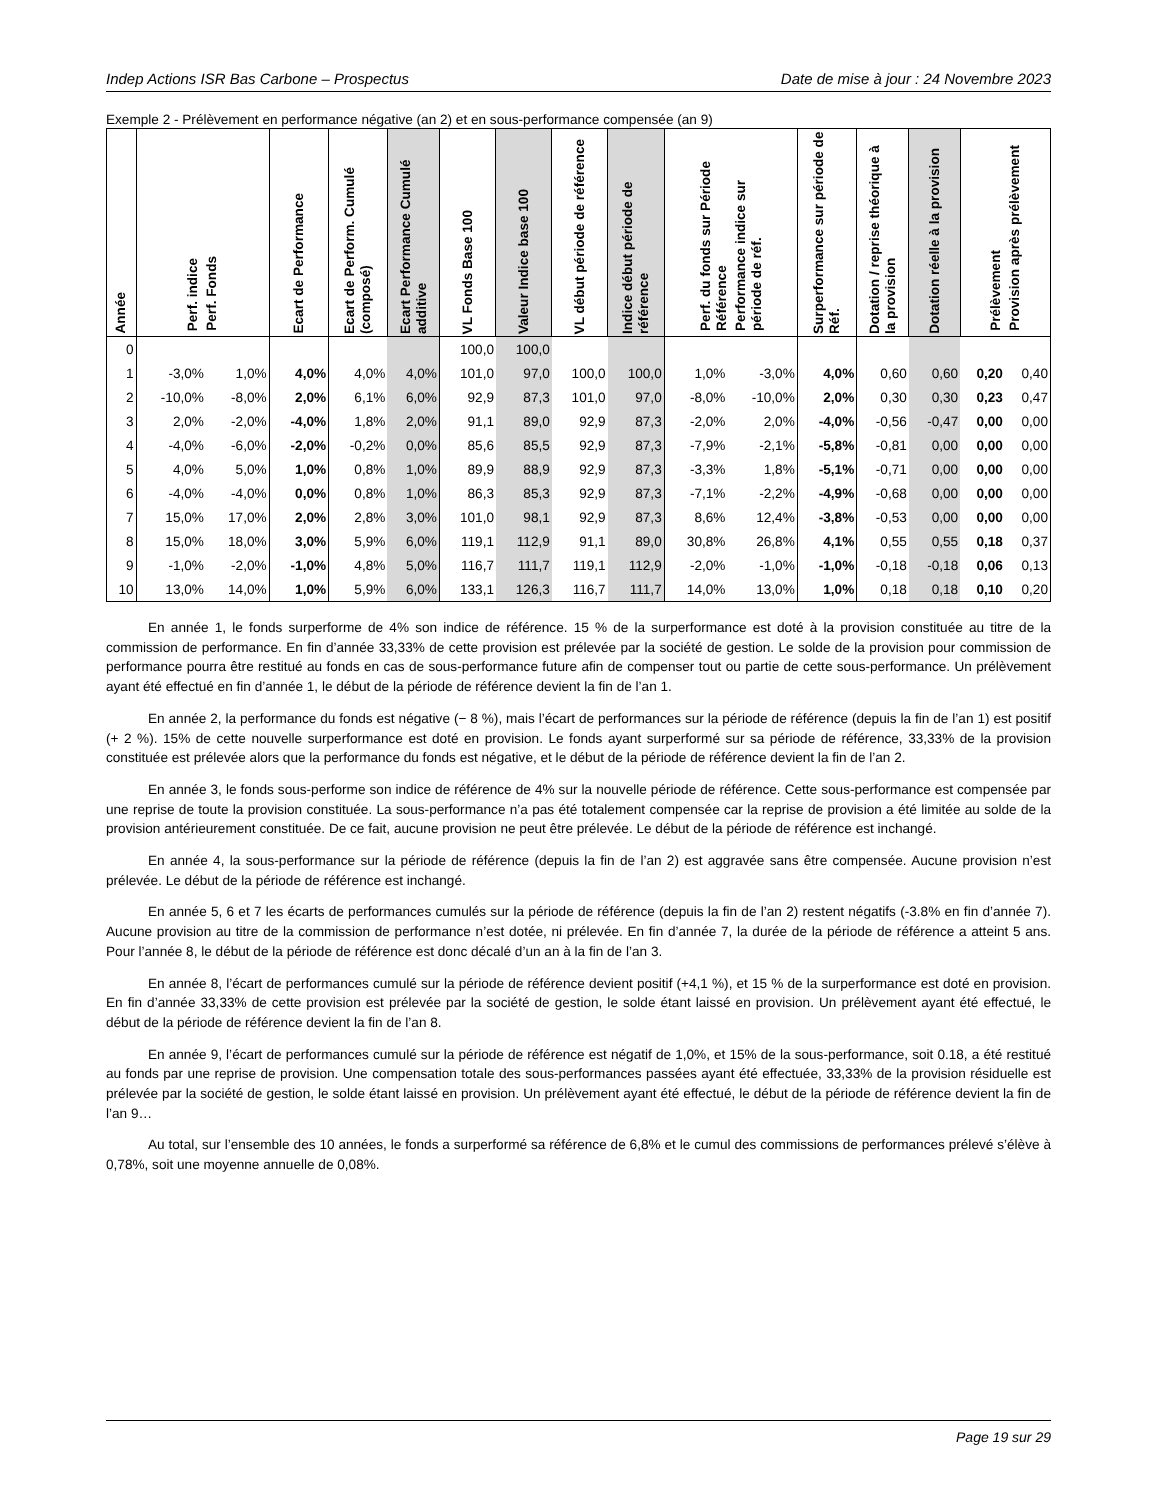Indep Actions ISR Bas Carbone – Prospectus Date de mise à jour : 24 Novembre 2023
Exemple 2 - Prélèvement en performance négative (an 2) et en sous-performance compensée (an 9)
| Année | Perf. indice Perf. Fonds | | Ecart de Performance | Ecart de Perform. Cumulé (composé) | Ecart Performance Cumulé additive | VL Fonds Base 100 | Valeur Indice base 100 | VL début période de référence | Indice début période de référence | Perf. du fonds sur Période Référence Performance indice sur période de réf. | | Surperformance sur période de Réf. | Dotation / reprise théorique à la provision | Dotation réelle à la provision | Prélèvement Provision après prélèvement | |
| --- | --- | --- | --- | --- | --- | --- | --- | --- | --- | --- | --- | --- | --- | --- | --- | --- |
| 0 | | | | | | 100,0 | 100,0 | | | | | | | | | |
| 1 | -3,0% | 1,0% | 4,0% | 4,0% | 4,0% | 101,0 | 97,0 | 100,0 | 100,0 | 1,0% | -3,0% | 4,0% | 0,60 | 0,60 | 0,20 | 0,40 |
| 2 | -10,0% | -8,0% | 2,0% | 6,1% | 6,0% | 92,9 | 87,3 | 101,0 | 97,0 | -8,0% | -10,0% | 2,0% | 0,30 | 0,30 | 0,23 | 0,47 |
| 3 | 2,0% | -2,0% | -4,0% | 1,8% | 2,0% | 91,1 | 89,0 | 92,9 | 87,3 | -2,0% | 2,0% | -4,0% | -0,56 | -0,47 | 0,00 | 0,00 |
| 4 | -4,0% | -6,0% | -2,0% | -0,2% | 0,0% | 85,6 | 85,5 | 92,9 | 87,3 | -7,9% | -2,1% | -5,8% | -0,81 | 0,00 | 0,00 | 0,00 |
| 5 | 4,0% | 5,0% | 1,0% | 0,8% | 1,0% | 89,9 | 88,9 | 92,9 | 87,3 | -3,3% | 1,8% | -5,1% | -0,71 | 0,00 | 0,00 | 0,00 |
| 6 | -4,0% | -4,0% | 0,0% | 0,8% | 1,0% | 86,3 | 85,3 | 92,9 | 87,3 | -7,1% | -2,2% | -4,9% | -0,68 | 0,00 | 0,00 | 0,00 |
| 7 | 15,0% | 17,0% | 2,0% | 2,8% | 3,0% | 101,0 | 98,1 | 92,9 | 87,3 | 8,6% | 12,4% | -3,8% | -0,53 | 0,00 | 0,00 | 0,00 |
| 8 | 15,0% | 18,0% | 3,0% | 5,9% | 6,0% | 119,1 | 112,9 | 91,1 | 89,0 | 30,8% | 26,8% | 4,1% | 0,55 | 0,55 | 0,18 | 0,37 |
| 9 | -1,0% | -2,0% | -1,0% | 4,8% | 5,0% | 116,7 | 111,7 | 119,1 | 112,9 | -2,0% | -1,0% | -1,0% | -0,18 | -0,18 | 0,06 | 0,13 |
| 10 | 13,0% | 14,0% | 1,0% | 5,9% | 6,0% | 133,1 | 126,3 | 116,7 | 111,7 | 14,0% | 13,0% | 1,0% | 0,18 | 0,18 | 0,10 | 0,20 |
En année 1, le fonds surperforme de 4% son indice de référence. 15 % de la surperformance est doté à la provision constituée au titre de la commission de performance. En fin d’année 33,33% de cette provision est prélevée par la société de gestion. Le solde de la provision pour commission de performance pourra être restitué au fonds en cas de sous-performance future afin de compenser tout ou partie de cette sous-performance. Un prélèvement ayant été effectué en fin d’année 1, le début de la période de référence devient la fin de l’an 1.
En année 2, la performance du fonds est négative (− 8 %), mais l’écart de performances sur la période de référence (depuis la fin de l’an 1) est positif (+ 2 %). 15% de cette nouvelle surperformance est doté en provision. Le fonds ayant surperformé sur sa période de référence, 33,33% de la provision constituée est prélevée alors que la performance du fonds est négative, et le début de la période de référence devient la fin de l’an 2.
En année 3, le fonds sous-performe son indice de référence de 4% sur la nouvelle période de référence. Cette sous-performance est compensée par une reprise de toute la provision constituée. La sous-performance n’a pas été totalement compensée car la reprise de provision a été limitée au solde de la provision antérieurement constituée. De ce fait, aucune provision ne peut être prélevée. Le début de la période de référence est inchangé.
En année 4, la sous-performance sur la période de référence (depuis la fin de l’an 2) est aggravée sans être compensée. Aucune provision n’est prélevée. Le début de la période de référence est inchangé.
En année 5, 6 et 7 les écarts de performances cumulés sur la période de référence (depuis la fin de l’an 2) restent négatifs (-3.8% en fin d’année 7). Aucune provision au titre de la commission de performance n’est dotée, ni prélevée. En fin d’année 7, la durée de la période de référence a atteint 5 ans. Pour l’année 8, le début de la période de référence est donc décalé d’un an à la fin de l’an 3.
En année 8, l’écart de performances cumulé sur la période de référence devient positif (+4,1 %), et 15 % de la surperformance est doté en provision. En fin d’année 33,33% de cette provision est prélevée par la société de gestion, le solde étant laissé en provision. Un prélèvement ayant été effectué, le début de la période de référence devient la fin de l’an 8.
En année 9, l’écart de performances cumulé sur la période de référence est négatif de 1,0%, et 15% de la sous-performance, soit 0.18, a été restitué au fonds par une reprise de provision. Une compensation totale des sous-performances passées ayant été effectuée, 33,33% de la provision résiduelle est prélevée par la société de gestion, le solde étant laissé en provision. Un prélèvement ayant été effectué, le début de la période de référence devient la fin de l’an 9…
Au total, sur l’ensemble des 10 années, le fonds a surperformé sa référence de 6,8% et le cumul des commissions de performances prélevé s’élève à 0,78%, soit une moyenne annuelle de 0,08%.
Page 19 sur 29